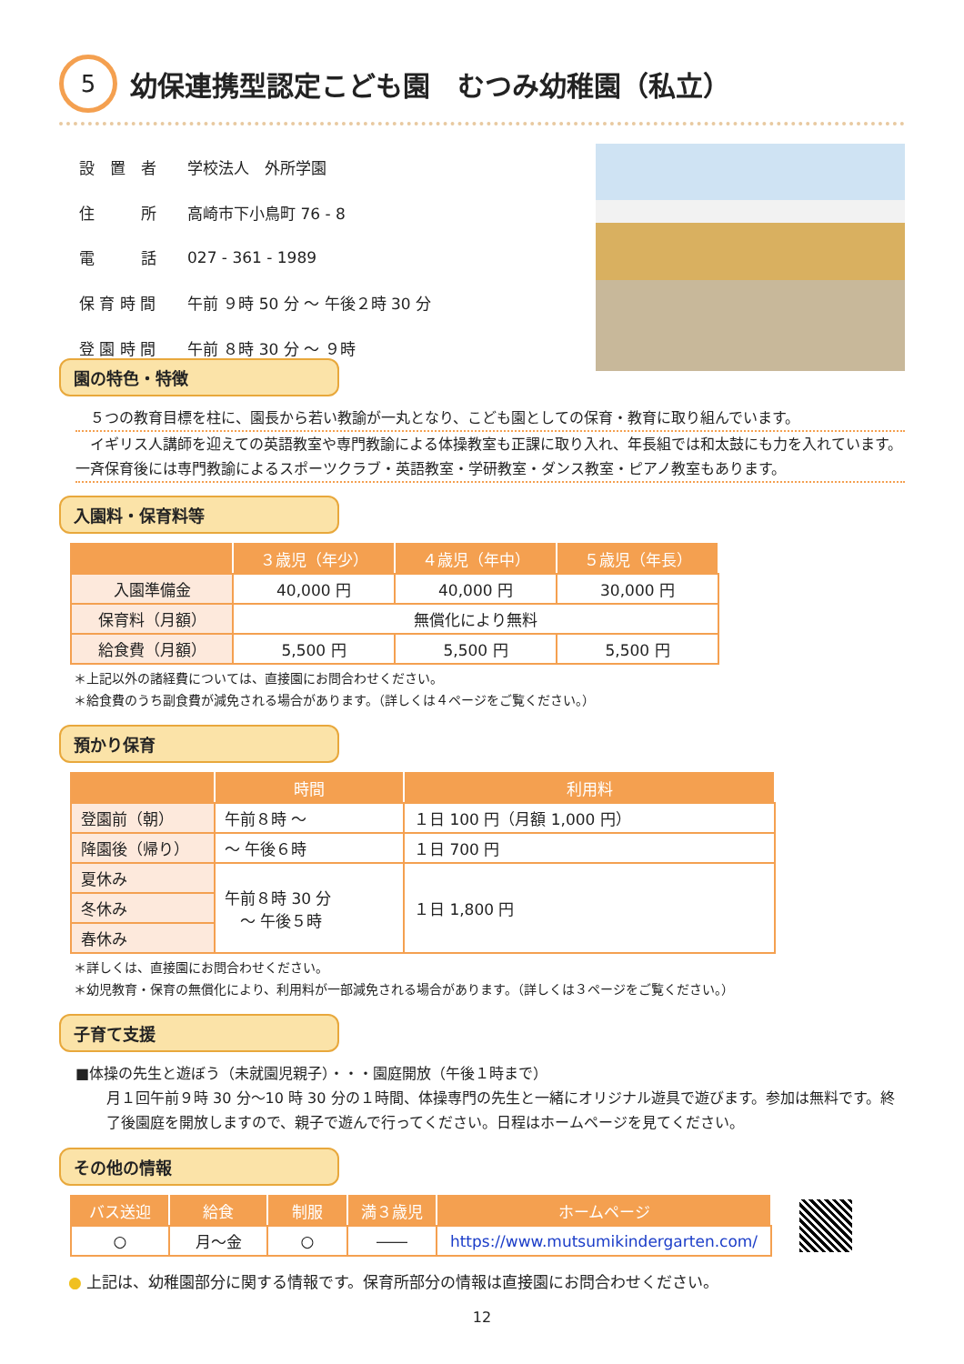5
幼保連携型認定こども園　むつみ幼稚園（私立）
| 設 置 者 | 学校法人 外所学園 |
| 住 所 | 高崎市下小鳥町 76 - 8 |
| 電 話 | 027 - 361 - 1989 |
| 保 育 時 間 | 午前 ９時 50 分 ～ 午後２時 30 分 |
| 登 園 時 間 | 午前 ８時 30 分 ～ ９時 |
園の特色・特徴
　５つの教育目標を柱に、園長から若い教諭が一丸となり、こども園としての保育・教育に取り組んでいます。
　イギリス人講師を迎えての英語教室や専門教諭による体操教室も正課に取り入れ、年長組では和太鼓にも力を入れています。一斉保育後には専門教諭によるスポーツクラブ・英語教室・学研教室・ダンス教室・ピアノ教室もあります。
入園料・保育料等
| | ３歳児（年少） | ４歳児（年中） | ５歳児（年長） |
| --- | --- | --- | --- |
| 入園準備金 | 40,000 円 | 40,000 円 | 30,000 円 |
| 保育料（月額） | 無償化により無料 | | |
| 給食費（月額） | 5,500 円 | 5,500 円 | 5,500 円 |
＊上記以外の諸経費については、直接園にお問合わせください。
＊給食費のうち副食費が減免される場合があります。（詳しくは４ページをご覧ください。）
預かり保育
| | 時間 | 利用料 |
| --- | --- | --- |
| 登園前（朝） | 午前８時 ～ | １日 100 円（月額 1,000 円） |
| 降園後（帰り） | ～ 午後６時 | １日 700 円 |
| 夏休み | 午前８時 30 分 ～ 午後５時 | １日 1,800 円 |
| 冬休み | | |
| 春休み | | |
＊詳しくは、直接園にお問合わせください。
＊幼児教育・保育の無償化により、利用料が一部減免される場合があります。（詳しくは３ページをご覧ください。）
子育て支援
■体操の先生と遊ぼう（未就園児親子）・・・園庭開放（午後１時まで）
月１回午前９時 30 分～10 時 30 分の１時間、体操専門の先生と一緒にオリジナル遊具で遊びます。参加は無料です。終了後園庭を開放しますので、親子で遊んで行ってください。日程はホームページを見てください。
その他の情報
| バス送迎 | 給食 | 制服 | 満３歳児 | ホームページ |
| --- | --- | --- | --- | --- |
| ○ | 月～金 | ○ | ―― | https://www.mutsumikindergarten.com/ |
● 上記は、幼稚園部分に関する情報です。保育所部分の情報は直接園にお問合わせください。
12